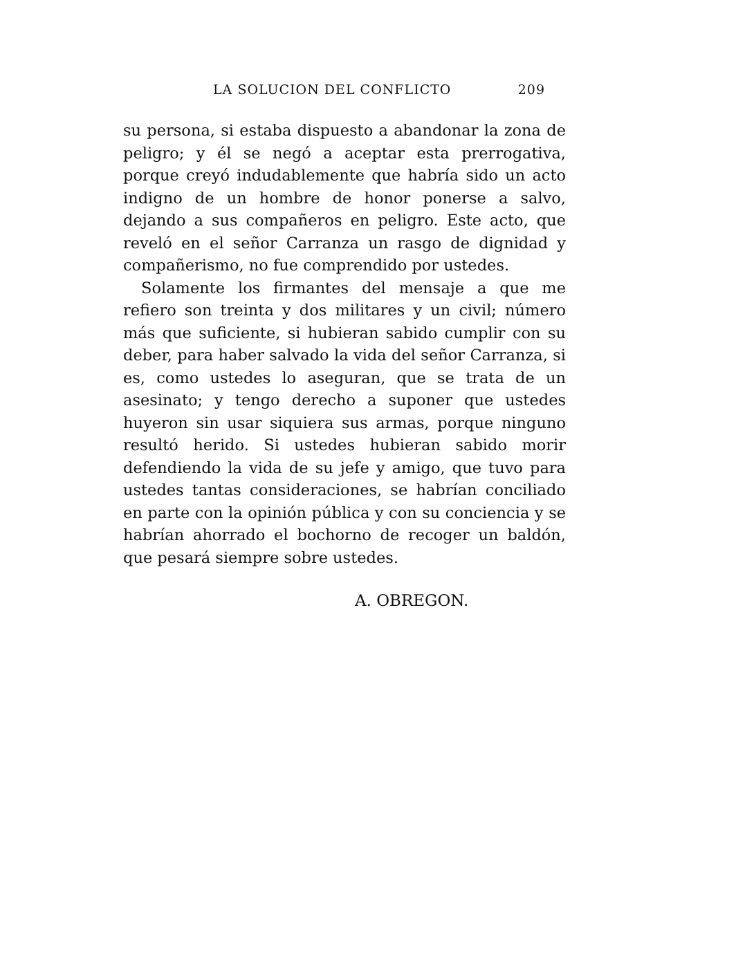LA SOLUCION DEL CONFLICTO 209
su persona, si estaba dispuesto a abandonar la zona de peligro; y él se negó a aceptar esta prerrogativa, porque creyó indudablemente que habría sido un acto indigno de un hombre de honor ponerse a salvo, dejando a sus compañeros en peligro. Este acto, que reveló en el señor Carranza un rasgo de dignidad y compañerismo, no fue comprendido por ustedes.
Solamente los firmantes del mensaje a que me refiero son treinta y dos militares y un civil; número más que suficiente, si hubieran sabido cumplir con su deber, para haber salvado la vida del señor Carranza, si es, como ustedes lo aseguran, que se trata de un asesinato; y tengo derecho a suponer que ustedes huyeron sin usar siquiera sus armas, porque ninguno resultó herido. Si ustedes hubieran sabido morir defendiendo la vida de su jefe y amigo, que tuvo para ustedes tantas consideraciones, se habrían conciliado en parte con la opinión pública y con su conciencia y se habrían ahorrado el bochorno de recoger un baldón, que pesará siempre sobre ustedes.
A. OBREGON.